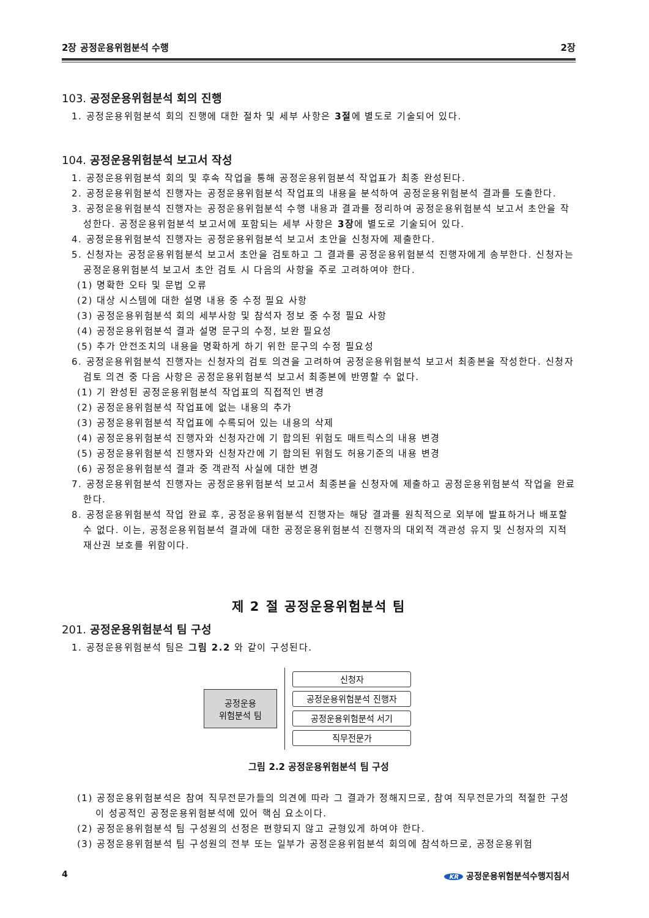2장 공정운용위험분석 수행 2장
103. 공정운용위험분석 회의 진행
1. 공정운용위험분석 회의 진행에 대한 절차 및 세부 사항은 3절에 별도로 기술되어 있다.
104. 공정운용위험분석 보고서 작성
1. 공정운용위험분석 회의 및 후속 작업을 통해 공정운용위험분석 작업표가 최종 완성된다.
2. 공정운용위험분석 진행자는 공정운용위험분석 작업표의 내용을 분석하여 공정운용위험분석 결과를 도출한다.
3. 공정운용위험분석 진행자는 공정운용위험분석 수행 내용과 결과를 정리하여 공정운용위험분석 보고서 초안을 작성한다. 공정운용위험분석 보고서에 포함되는 세부 사항은 3장에 별도로 기술되어 있다.
4. 공정운용위험분석 진행자는 공정운용위험분석 보고서 초안을 신청자에 제출한다.
5. 신청자는 공정운용위험분석 보고서 초안을 검토하고 그 결과를 공정운용위험분석 진행자에게 송부한다. 신청자는 공정운용위험분석 보고서 초안 검토 시 다음의 사항을 주로 고려하여야 한다.
(1) 명확한 오타 및 문법 오류
(2) 대상 시스템에 대한 설명 내용 중 수정 필요 사항
(3) 공정운용위험분석 회의 세부사항 및 참석자 정보 중 수정 필요 사항
(4) 공정운용위험분석 결과 설명 문구의 수정, 보완 필요성
(5) 추가 안전조치의 내용을 명확하게 하기 위한 문구의 수정 필요성
6. 공정운용위험분석 진행자는 신청자의 검토 의견을 고려하여 공정운용위험분석 보고서 최종본을 작성한다. 신청자 검토 의견 중 다음 사항은 공정운용위험분석 보고서 최종본에 반영할 수 없다.
(1) 기 완성된 공정운용위험분석 작업표의 직접적인 변경
(2) 공정운용위험분석 작업표에 없는 내용의 추가
(3) 공정운용위험분석 작업표에 수록되어 있는 내용의 삭제
(4) 공정운용위험분석 진행자와 신청자간에 기 합의된 위험도 매트릭스의 내용 변경
(5) 공정운용위험분석 진행자와 신청자간에 기 합의된 위험도 허용기준의 내용 변경
(6) 공정운용위험분석 결과 중 객관적 사실에 대한 변경
7. 공정운용위험분석 진행자는 공정운용위험분석 보고서 최종본을 신청자에 제출하고 공정운용위험분석 작업을 완료한다.
8. 공정운용위험분석 작업 완료 후, 공정운용위험분석 진행자는 해당 결과를 원칙적으로 외부에 발표하거나 배포할 수 없다. 이는, 공정운용위험분석 결과에 대한 공정운용위험분석 진행자의 대외적 객관성 유지 및 신청자의 지적재산권 보호를 위함이다.
제 2 절 공정운용위험분석 팀
201. 공정운용위험분석 팀 구성
1. 공정운용위험분석 팀은 그림 2.2 와 같이 구성된다.
공정운용
위험분석 팀
신청자
공정운용위험분석 진행자
공정운용위험분석 서기
직무전문가
그림 2.2 공정운용위험분석 팀 구성
(1) 공정운용위험분석은 참여 직무전문가들의 의견에 따라 그 결과가 정해지므로, 참여 직무전문가의 적절한 구성이 성공적인 공정운용위험분석에 있어 핵심 요소이다.
(2) 공정운용위험분석 팀 구성원의 선정은 편향되지 않고 균형있게 하여야 한다.
(3) 공정운용위험분석 팀 구성원의 전부 또는 일부가 공정운용위험분석 회의에 참석하므로, 공정운용위험
4 KR 공정운용위험분석수행지침서